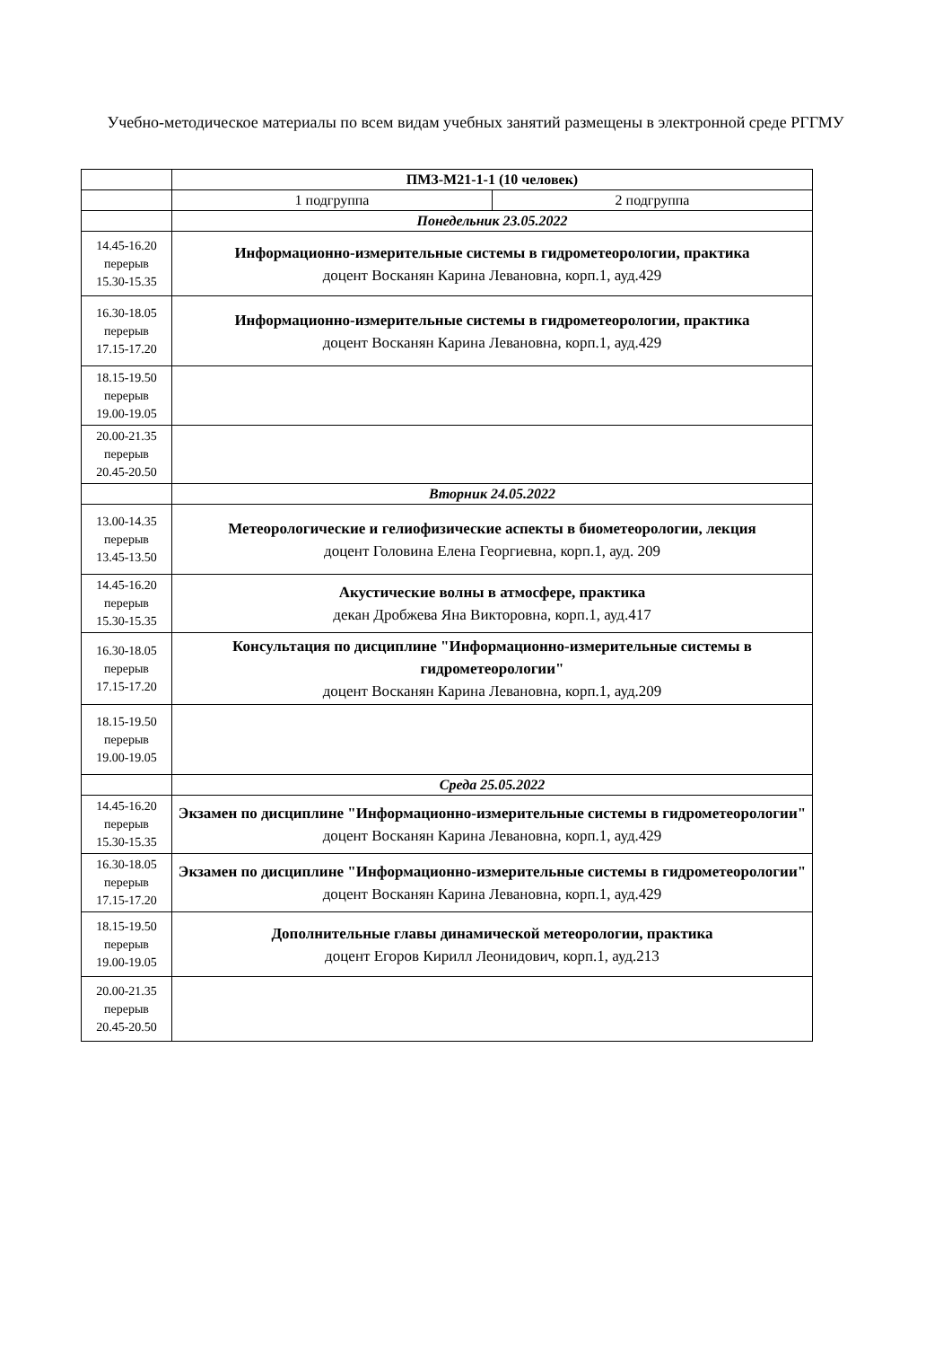Учебно-методическое материалы по всем видам учебных занятий размещены в электронной среде РГГМУ
| | ПМЗ-М21-1-1 (10 человек) | |
| | 1 подгруппа | 2 подгруппа |
| | Понедельник 23.05.2022 | |
| 14.45-16.20 перерыв 15.30-15.35 | Информационно-измерительные системы в гидрометеорологии, практика доцент Восканян Карина Левановна, корп.1, ауд.429 | |
| 16.30-18.05 перерыв 17.15-17.20 | Информационно-измерительные системы в гидрометеорологии, практика доцент Восканян Карина Левановна, корп.1, ауд.429 | |
| 18.15-19.50 перерыв 19.00-19.05 | | |
| 20.00-21.35 перерыв 20.45-20.50 | | |
| | Вторник 24.05.2022 | |
| 13.00-14.35 перерыв 13.45-13.50 | Метеорологические и гелиофизические аспекты в биометеорологии, лекция доцент Головина Елена Георгиевна, корп.1, ауд. 209 | |
| 14.45-16.20 перерыв 15.30-15.35 | Акустические волны в атмосфере, практика декан Дробжева Яна Викторовна, корп.1, ауд.417 | |
| 16.30-18.05 перерыв 17.15-17.20 | Консультация по дисциплине "Информационно-измерительные системы в гидрометеорологии" доцент Восканян Карина Левановна, корп.1, ауд.209 | |
| 18.15-19.50 перерыв 19.00-19.05 | | |
| | Среда 25.05.2022 | |
| 14.45-16.20 перерыв 15.30-15.35 | Экзамен по дисциплине "Информационно-измерительные системы в гидрометеорологии" доцент Восканян Карина Левановна, корп.1, ауд.429 | |
| 16.30-18.05 перерыв 17.15-17.20 | Экзамен по дисциплине "Информационно-измерительные системы в гидрометеорологии" доцент Восканян Карина Левановна, корп.1, ауд.429 | |
| 18.15-19.50 перерыв 19.00-19.05 | Дополнительные главы динамической метеорологии, практика доцент Егоров Кирилл Леонидович, корп.1, ауд.213 | |
| 20.00-21.35 перерыв 20.45-20.50 | | |